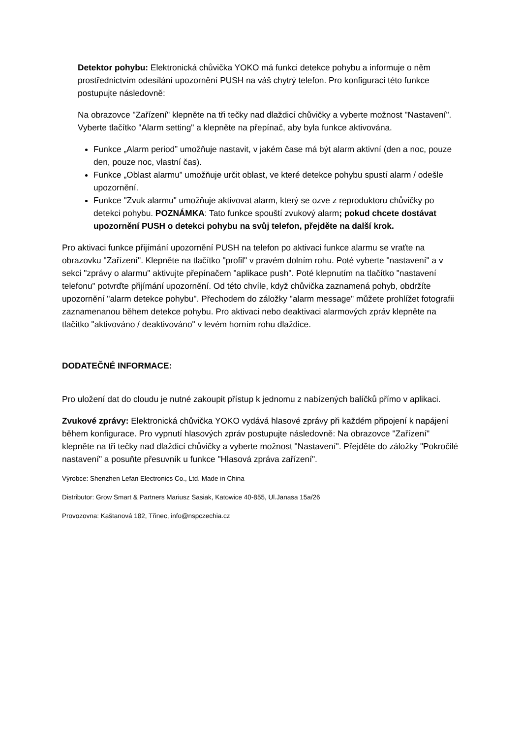Detektor pohybu: Elektronická chůvička YOKO má funkci detekce pohybu a informuje o něm prostřednictvím odesílání upozornění PUSH na váš chytrý telefon. Pro konfiguraci této funkce postupujte následovně:
Na obrazovce "Zařízení" klepněte na tři tečky nad dlaždicí chůvičky a vyberte možnost "Nastavení". Vyberte tlačítko "Alarm setting" a klepněte na přepínač, aby byla funkce aktivována.
Funkce „Alarm period” umožňuje nastavit, v jakém čase má být alarm aktivní (den a noc, pouze den, pouze noc, vlastní čas).
Funkce „Oblast alarmu” umožňuje určit oblast, ve které detekce pohybu spustí alarm / odešle upozornění.
Funkce "Zvuk alarmu" umožňuje aktivovat alarm, který se ozve z reproduktoru chůvičky po detekci pohybu. POZNÁMKA: Tato funkce spouští zvukový alarm; pokud chcete dostávat upozornění PUSH o detekci pohybu na svůj telefon, přejděte na další krok.
Pro aktivaci funkce přijímání upozornění PUSH na telefon po aktivaci funkce alarmu se vraťte na obrazovku "Zařízení". Klepněte na tlačítko "profil" v pravém dolním rohu. Poté vyberte "nastavení" a v sekci "zprávy o alarmu" aktivujte přepínačem "aplikace push". Poté klepnutím na tlačítko "nastavení telefonu" potvrďte přijímání upozornění. Od této chvíle, když chůvička zaznamená pohyb, obdržíte upozornění "alarm detekce pohybu". Přechodem do záložky "alarm message" můžete prohlížet fotografii zaznamenanou během detekce pohybu. Pro aktivaci nebo deaktivaci alarmových zpráv klepněte na tlačítko "aktivováno / deaktivováno" v levém horním rohu dlaždice.
DODATEČNÉ INFORMACE:
Pro uložení dat do cloudu je nutné zakoupit přístup k jednomu z nabízených balíčků přímo v aplikaci.
Zvukové zprávy: Elektronická chůvička YOKO vydává hlasové zprávy při každém připojení k napájení během konfigurace. Pro vypnutí hlasových zpráv postupujte následovně: Na obrazovce "Zařízení" klepněte na tři tečky nad dlaždicí chůvičky a vyberte možnost "Nastavení". Přejděte do záložky "Pokročilé nastavení" a posuňte přesuvník u funkce "Hlasová zpráva zařízení".
Výrobce: Shenzhen Lefan Electronics Co., Ltd. Made in China
Distributor: Grow Smart & Partners Mariusz Sasiak, Katowice 40-855, Ul.Janasa 15a/26
Provozovna: Kaštanová 182, Třinec, info@nspczechia.cz